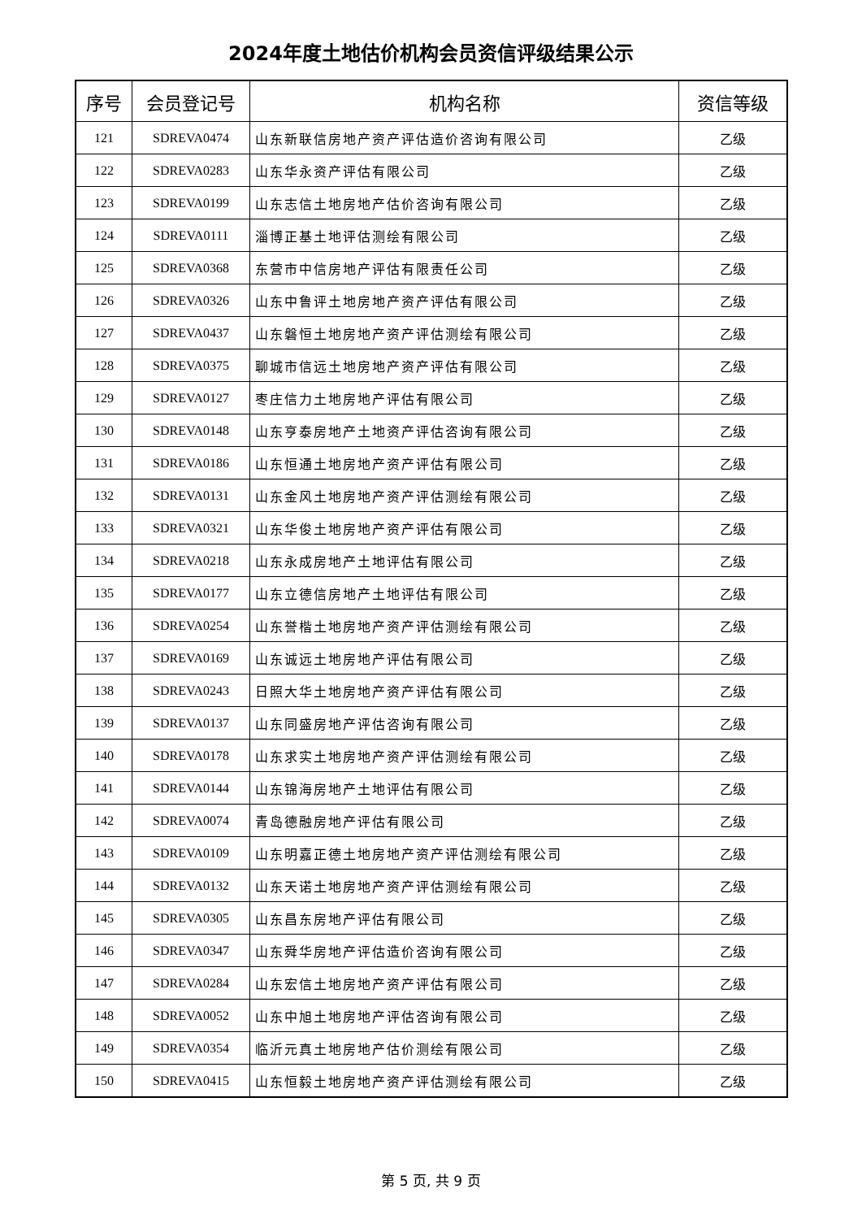2024年度土地估价机构会员资信评级结果公示
| 序号 | 会员登记号 | 机构名称 | 资信等级 |
| --- | --- | --- | --- |
| 121 | SDREVA0474 | 山东新联信房地产资产评估造价咨询有限公司 | 乙级 |
| 122 | SDREVA0283 | 山东华永资产评估有限公司 | 乙级 |
| 123 | SDREVA0199 | 山东志信土地房地产估价咨询有限公司 | 乙级 |
| 124 | SDREVA0111 | 淄博正基土地评估测绘有限公司 | 乙级 |
| 125 | SDREVA0368 | 东营市中信房地产评估有限责任公司 | 乙级 |
| 126 | SDREVA0326 | 山东中鲁评土地房地产资产评估有限公司 | 乙级 |
| 127 | SDREVA0437 | 山东磐恒土地房地产资产评估测绘有限公司 | 乙级 |
| 128 | SDREVA0375 | 聊城市信远土地房地产资产评估有限公司 | 乙级 |
| 129 | SDREVA0127 | 枣庄信力土地房地产评估有限公司 | 乙级 |
| 130 | SDREVA0148 | 山东亨泰房地产土地资产评估咨询有限公司 | 乙级 |
| 131 | SDREVA0186 | 山东恒通土地房地产资产评估有限公司 | 乙级 |
| 132 | SDREVA0131 | 山东金风土地房地产资产评估测绘有限公司 | 乙级 |
| 133 | SDREVA0321 | 山东华俊土地房地产资产评估有限公司 | 乙级 |
| 134 | SDREVA0218 | 山东永成房地产土地评估有限公司 | 乙级 |
| 135 | SDREVA0177 | 山东立德信房地产土地评估有限公司 | 乙级 |
| 136 | SDREVA0254 | 山东誉楷土地房地产资产评估测绘有限公司 | 乙级 |
| 137 | SDREVA0169 | 山东诚远土地房地产评估有限公司 | 乙级 |
| 138 | SDREVA0243 | 日照大华土地房地产资产评估有限公司 | 乙级 |
| 139 | SDREVA0137 | 山东同盛房地产评估咨询有限公司 | 乙级 |
| 140 | SDREVA0178 | 山东求实土地房地产资产评估测绘有限公司 | 乙级 |
| 141 | SDREVA0144 | 山东锦海房地产土地评估有限公司 | 乙级 |
| 142 | SDREVA0074 | 青岛德融房地产评估有限公司 | 乙级 |
| 143 | SDREVA0109 | 山东明嘉正德土地房地产资产评估测绘有限公司 | 乙级 |
| 144 | SDREVA0132 | 山东天诺土地房地产资产评估测绘有限公司 | 乙级 |
| 145 | SDREVA0305 | 山东昌东房地产评估有限公司 | 乙级 |
| 146 | SDREVA0347 | 山东舜华房地产评估造价咨询有限公司 | 乙级 |
| 147 | SDREVA0284 | 山东宏信土地房地产资产评估有限公司 | 乙级 |
| 148 | SDREVA0052 | 山东中旭土地房地产评估咨询有限公司 | 乙级 |
| 149 | SDREVA0354 | 临沂元真土地房地产估价测绘有限公司 | 乙级 |
| 150 | SDREVA0415 | 山东恒毅土地房地产资产评估测绘有限公司 | 乙级 |
第 5 页, 共 9 页